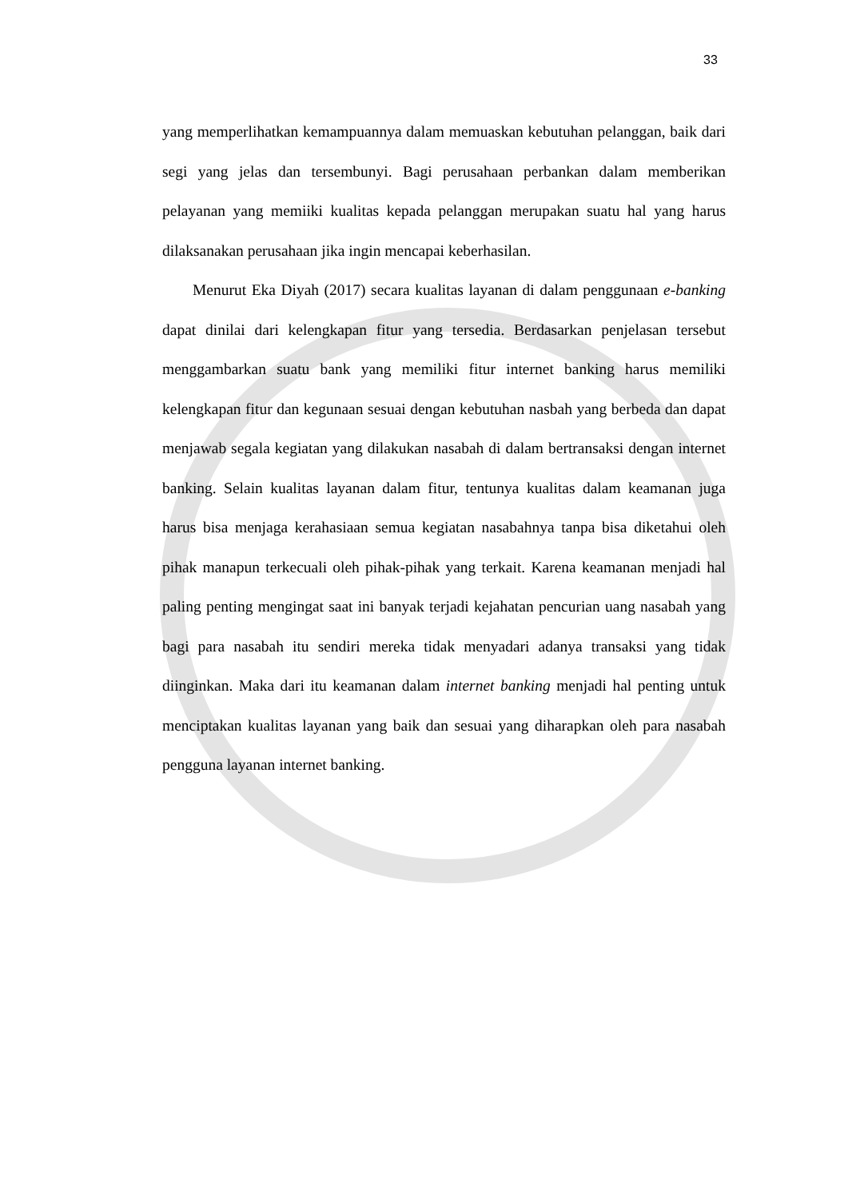33
yang memperlihatkan kemampuannya dalam memuaskan kebutuhan pelanggan, baik dari segi yang jelas dan tersembunyi. Bagi perusahaan perbankan dalam memberikan pelayanan yang memiiki kualitas kepada pelanggan merupakan suatu hal yang harus dilaksanakan perusahaan jika ingin mencapai keberhasilan.
Menurut Eka Diyah (2017) secara kualitas layanan di dalam penggunaan e-banking dapat dinilai dari kelengkapan fitur yang tersedia. Berdasarkan penjelasan tersebut menggambarkan suatu bank yang memiliki fitur internet banking harus memiliki kelengkapan fitur dan kegunaan sesuai dengan kebutuhan nasbah yang berbeda dan dapat menjawab segala kegiatan yang dilakukan nasabah di dalam bertransaksi dengan internet banking. Selain kualitas layanan dalam fitur, tentunya kualitas dalam keamanan juga harus bisa menjaga kerahasiaan semua kegiatan nasabahnya tanpa bisa diketahui oleh pihak manapun terkecuali oleh pihak-pihak yang terkait. Karena keamanan menjadi hal paling penting mengingat saat ini banyak terjadi kejahatan pencurian uang nasabah yang bagi para nasabah itu sendiri mereka tidak menyadari adanya transaksi yang tidak diinginkan. Maka dari itu keamanan dalam internet banking menjadi hal penting untuk menciptakan kualitas layanan yang baik dan sesuai yang diharapkan oleh para nasabah pengguna layanan internet banking.